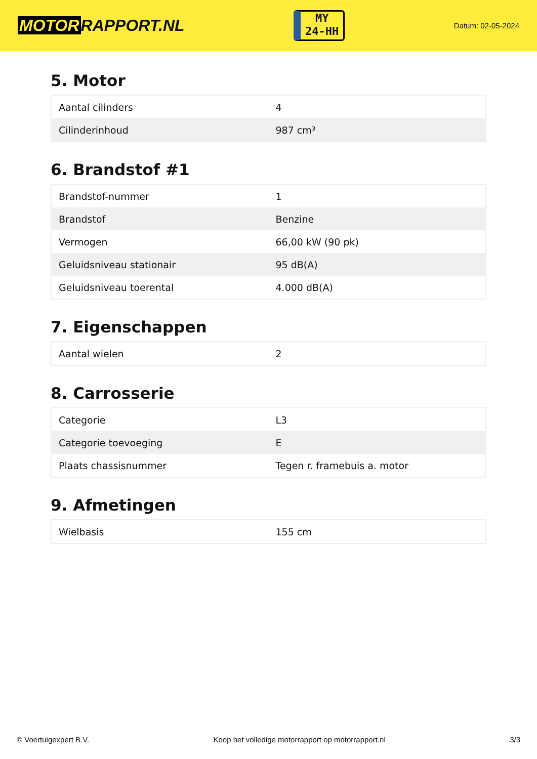MOTOR RAPPORT.NL
MY
24-HH
Datum: 02-05-2024
5. Motor
| Aantal cilinders | 4 |
| Cilinderinhoud | 987 cm³ |
6. Brandstof #1
| Brandstof-nummer | 1 |
| Brandstof | Benzine |
| Vermogen | 66,00 kW (90 pk) |
| Geluidsniveau stationair | 95 dB(A) |
| Geluidsniveau toerental | 4.000 dB(A) |
7. Eigenschappen
| Aantal wielen | 2 |
8. Carrosserie
| Categorie | L3 |
| Categorie toevoeging | E |
| Plaats chassisnummer | Tegen r. framebuis a. motor |
9. Afmetingen
| Wielbasis | 155 cm |
© Voertuigexpert B.V. Koop het volledige motorrapport op motorrapport.nl 3/3